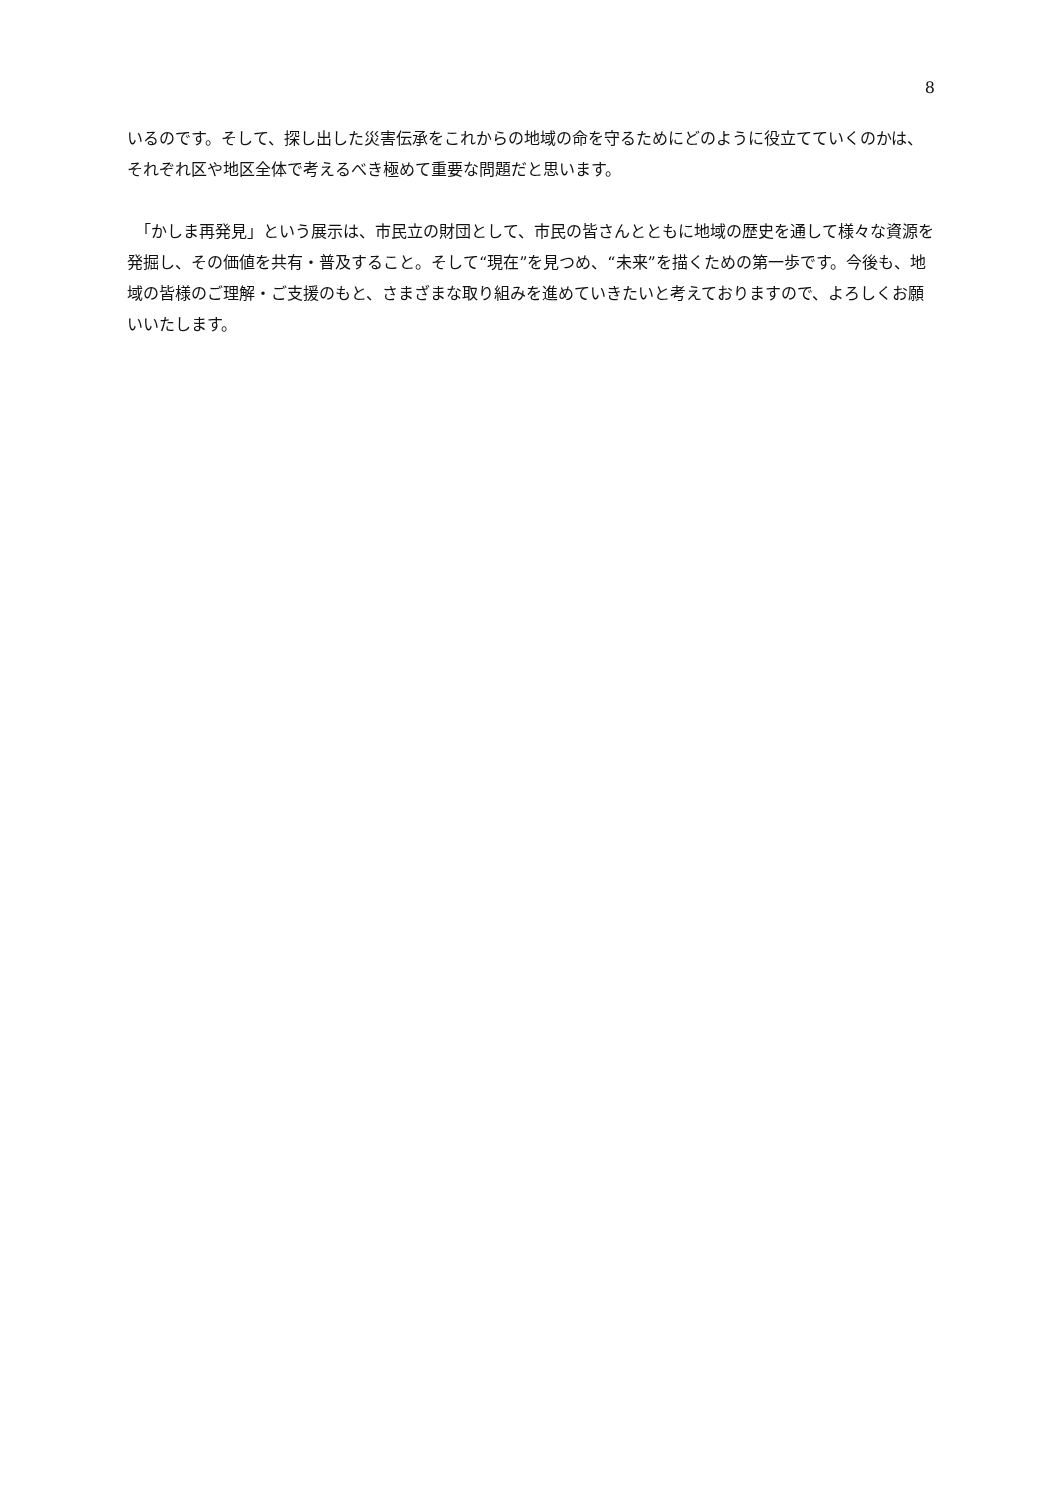8
いるのです。そして、探し出した災害伝承をこれからの地域の命を守るためにどのように役立てていくのかは、それぞれ区や地区全体で考えるべき極めて重要な問題だと思います。
　「かしま再発見」という展示は、市民立の財団として、市民の皆さんとともに地域の歴史を通して様々な資源を発掘し、その価値を共有・普及すること。そして“現在”を見つめ、“未来”を描くための第一歩です。今後も、地域の皆様のご理解・ご支援のもと、さまざまな取り組みを進めていきたいと考えておりますので、よろしくお願いいたします。